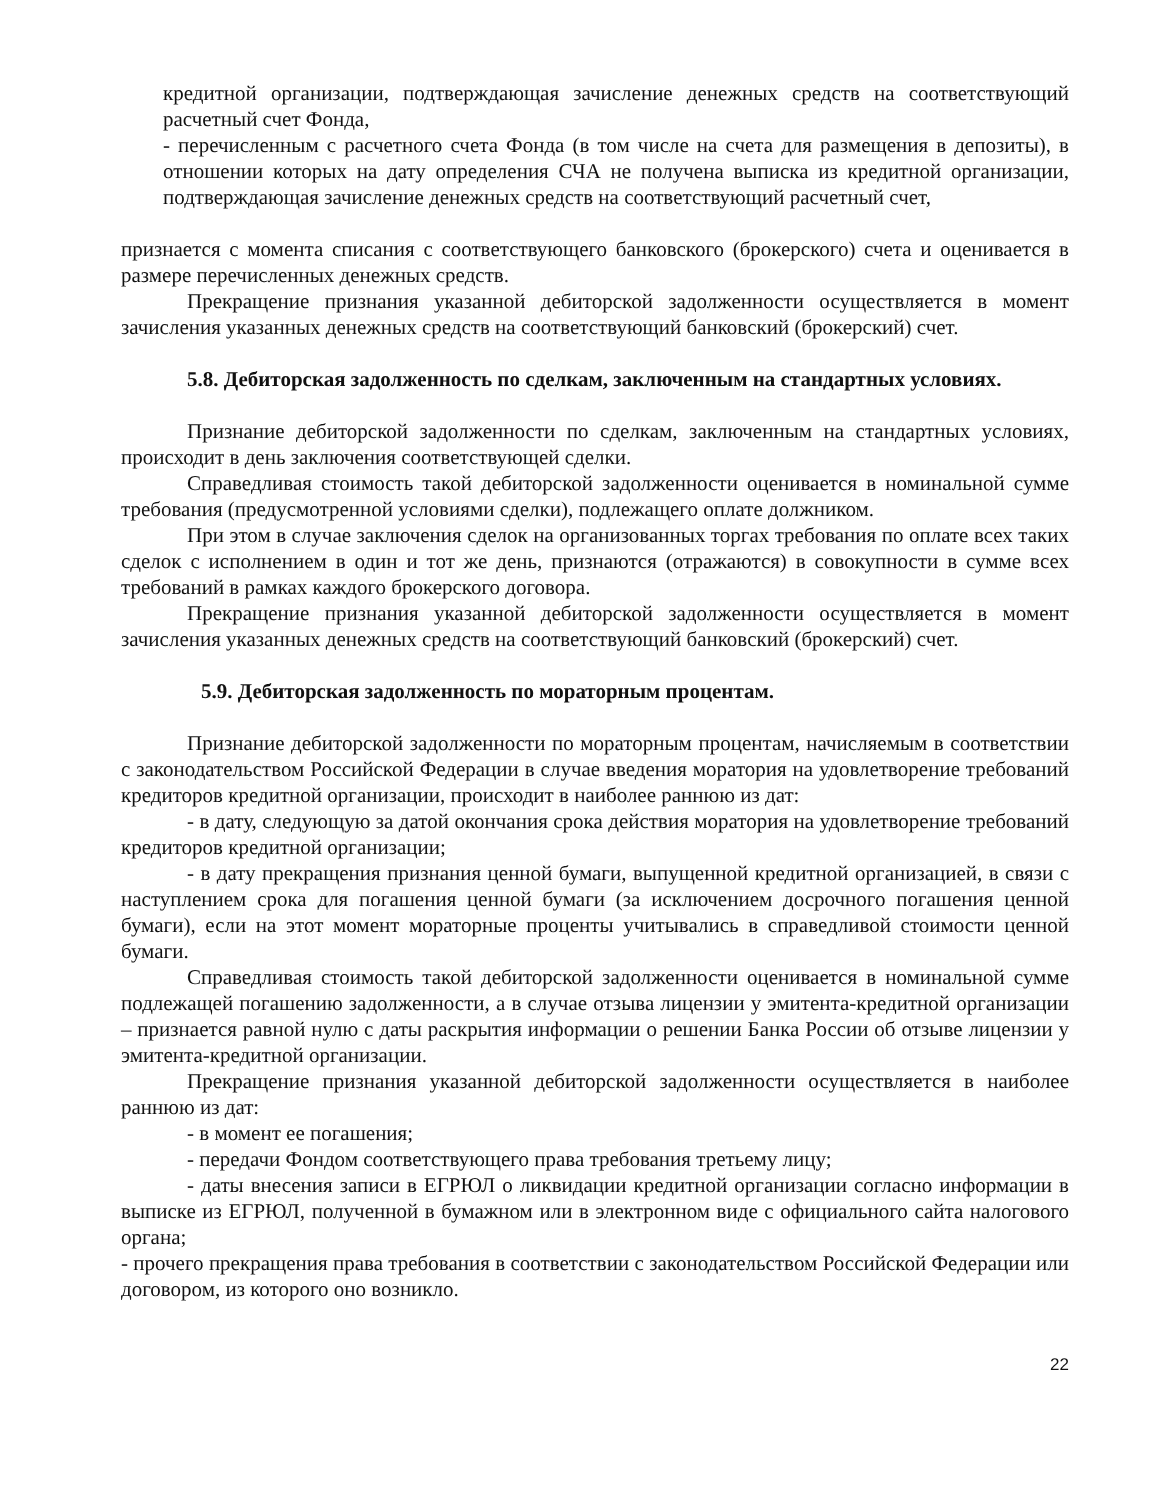кредитной организации, подтверждающая зачисление денежных средств на соответствующий расчетный счет Фонда,
- перечисленным с расчетного счета Фонда (в том числе на счета для размещения в депозиты), в отношении которых на дату определения СЧА не получена выписка из кредитной организации, подтверждающая зачисление денежных средств на соответствующий расчетный счет,
признается с момента списания с соответствующего банковского (брокерского) счета и оценивается в размере перечисленных денежных средств.
Прекращение признания указанной дебиторской задолженности осуществляется в момент зачисления указанных денежных средств на соответствующий банковский (брокерский) счет.
5.8. Дебиторская задолженность по сделкам, заключенным на стандартных условиях.
Признание дебиторской задолженности по сделкам, заключенным на стандартных условиях, происходит в день заключения соответствующей сделки.
Справедливая стоимость такой дебиторской задолженности оценивается в номинальной сумме требования (предусмотренной условиями сделки), подлежащего оплате должником.
При этом в случае заключения сделок на организованных торгах требования по оплате всех таких сделок с исполнением в один и тот же день, признаются (отражаются) в совокупности в сумме всех требований в рамках каждого брокерского договора.
Прекращение признания указанной дебиторской задолженности осуществляется в момент зачисления указанных денежных средств на соответствующий банковский (брокерский) счет.
5.9. Дебиторская задолженность по мораторным процентам.
Признание дебиторской задолженности по мораторным процентам, начисляемым в соответствии с законодательством Российской Федерации в случае введения моратория на удовлетворение требований кредиторов кредитной организации, происходит в наиболее раннюю из дат:
- в дату, следующую за датой окончания срока действия моратория на удовлетворение требований кредиторов кредитной организации;
- в дату прекращения признания ценной бумаги, выпущенной кредитной организацией, в связи с наступлением срока для погашения ценной бумаги (за исключением досрочного погашения ценной бумаги), если на этот момент мораторные проценты учитывались в справедливой стоимости ценной бумаги.
Справедливая стоимость такой дебиторской задолженности оценивается в номинальной сумме подлежащей погашению задолженности, а в случае отзыва лицензии у эмитента-кредитной организации – признается равной нулю с даты раскрытия информации о решении Банка России об отзыве лицензии у эмитента-кредитной организации.
Прекращение признания указанной дебиторской задолженности осуществляется в наиболее раннюю из дат:
- в момент ее погашения;
- передачи Фондом соответствующего права требования третьему лицу;
- даты внесения записи в ЕГРЮЛ о ликвидации кредитной организации согласно информации в выписке из ЕГРЮЛ, полученной в бумажном или в электронном виде с официального сайта налогового органа;
- прочего прекращения права требования в соответствии с законодательством Российской Федерации или договором, из которого оно возникло.
22